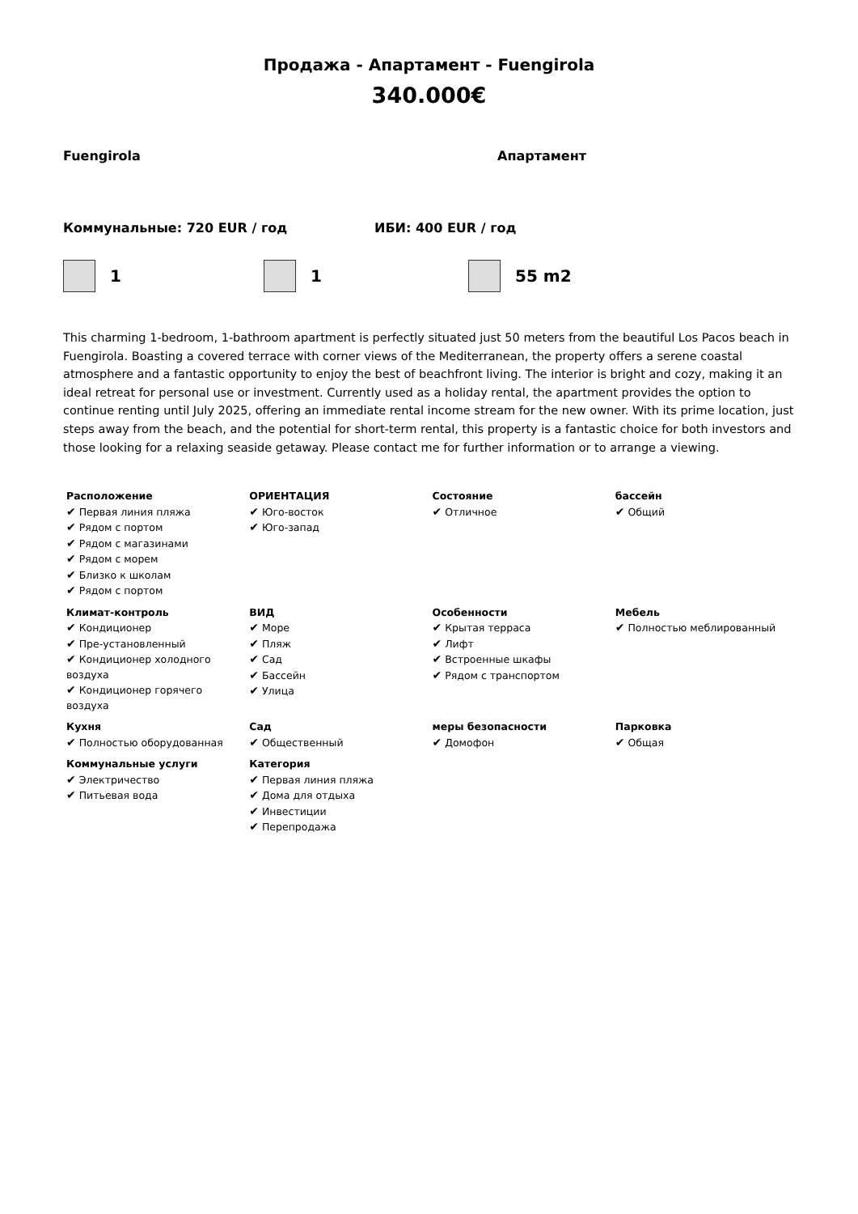Продажа - Апартамент - Fuengirola
340.000€
Fuengirola Апартамент
Коммунальные: 720 EUR / год ИБИ: 400 EUR / год
1 1 55 m2
This charming 1-bedroom, 1-bathroom apartment is perfectly situated just 50 meters from the beautiful Los Pacos beach in Fuengirola. Boasting a covered terrace with corner views of the Mediterranean, the property offers a serene coastal atmosphere and a fantastic opportunity to enjoy the best of beachfront living. The interior is bright and cozy, making it an ideal retreat for personal use or investment. Currently used as a holiday rental, the apartment provides the option to continue renting until July 2025, offering an immediate rental income stream for the new owner. With its prime location, just steps away from the beach, and the potential for short-term rental, this property is a fantastic choice for both investors and those looking for a relaxing seaside getaway. Please contact me for further information or to arrange a viewing.
| Расположение ✔ Первая линия пляжа ✔ Рядом с портом ✔ Рядом с магазинами ✔ Рядом с морем ✔ Близко к школам ✔ Рядом с портом | ОРИЕНТАЦИЯ ✔ Юго-восток ✔ Юго-запад | Состояние ✔ Отличное | бассейн ✔ Общий |
| Климат-контроль ✔ Кондиционер ✔ Пре-установленный ✔ Кондиционер холодного воздуха ✔ Кондиционер горячего воздуха | ВИД ✔ Море ✔ Пляж ✔ Сад ✔ Бассейн ✔ Улица | Особенности ✔ Крытая терраса ✔ Лифт ✔ Встроенные шкафы ✔ Рядом с транспортом | Мебель ✔ Полностью меблированный |
| Кухня ✔ Полностью оборудованная | Сад ✔ Общественный | меры безопасности ✔ Домофон | Парковка ✔ Общая |
| Коммунальные услуги ✔ Электричество ✔ Питьевая вода | Категория ✔ Первая линия пляжа ✔ Дома для отдыха ✔ Инвестиции ✔ Перепродажа | | |